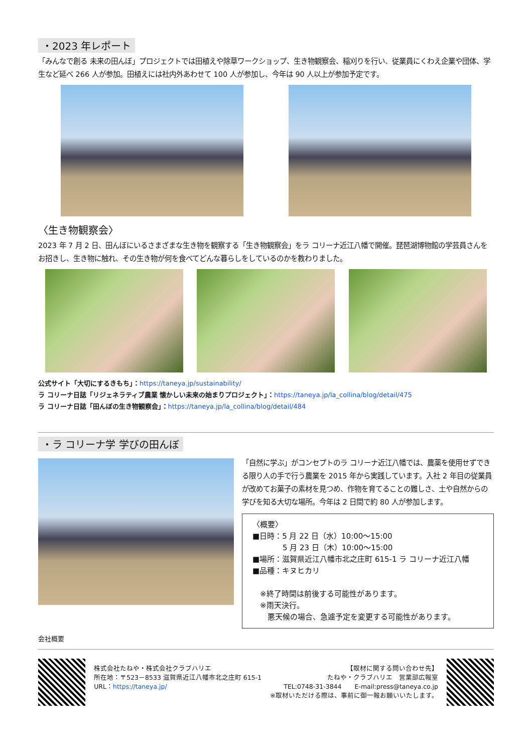・2023 年レポート
「みんなで創る 未来の田んぼ」プロジェクトでは田植えや除草ワークショップ、生き物観察会、稲刈りを行い、従業員にくわえ企業や団体、学生など延べ 266 人が参加。田植えには社内外あわせて 100 人が参加し、今年は 90 人以上が参加予定です。
〈生き物観察会〉
2023 年 7 月 2 日、田んぼにいるさまざまな生き物を観察する「生き物観察会」をラ コリーナ近江八幡で開催。琵琶湖博物館の学芸員さんをお招きし、生き物に触れ、その生き物が何を食べてどんな暮らしをしているのかを教わりました。
公式サイト「大切にするきもち」：https://taneya.jp/sustainability/
ラ コリーナ日誌「リジェネラティブ農業 懐かしい未来の始まりプロジェクト」：https://taneya.jp/la_collina/blog/detail/475
ラ コリーナ日誌「田んぼの生き物観察会」：https://taneya.jp/la_collina/blog/detail/484
・ラ コリーナ学 学びの田んぼ
「自然に学ぶ」がコンセプトのラ コリーナ近江八幡では、農薬を使用せずできる限り人の手で行う農業を 2015 年から実践しています。入社 2 年目の従業員が改めてお菓子の素材を見つめ、作物を育てることの難しさ、土や自然からの学びを知る大切な場所。今年は 2 日間で約 80 人が参加します。
〈概要〉
■日時：5 月 22 日（水）10:00～15:00
　　　　5 月 23 日（木）10:00～15:00
■場所：滋賀県近江八幡市北之庄町 615-1 ラ コリーナ近江八幡
■品種：キヌヒカリ
　※終了時間は前後する可能性があります。
　※雨天決行。
　　悪天候の場合、急遽予定を変更する可能性があります。
会社概要
株式会社たねや・株式会社クラブハリエ
所在地：〒523－8533 滋賀県近江八幡市北之庄町 615-1
URL：https://taneya.jp/
【取材に関する問い合わせ先】
たねや・クラブハリエ　営業部広報室
TEL:0748-31-3844　　E-mail:press@taneya.co.jp
※取材いただける際は、事前に御一報お願いいたします。